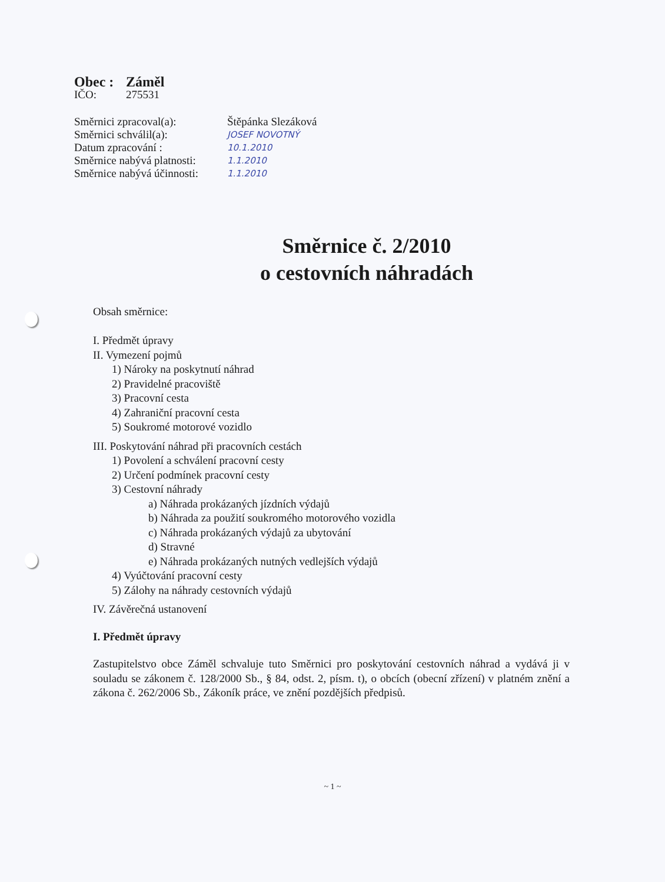Obec : Záměl
IČO: 275531
Směrnici zpracoval(a): Štěpánka Slezáková
Směrnici schválil(a): JOSEF NOVOTNÝ
Datum zpracování : 10.1.2010
Směrnice nabývá platnosti: 1.1.2010
Směrnice nabývá účinnosti: 1.1.2010
Směrnice č. 2/2010
o cestovních náhradách
Obsah směrnice:
I. Předmět úpravy
II. Vymezení pojmů
1) Nároky na poskytnutí náhrad
2) Pravidelné pracoviště
3) Pracovní cesta
4) Zahraniční pracovní cesta
5) Soukromé motorové vozidlo
III. Poskytování náhrad při pracovních cestách
1) Povolení a schválení pracovní cesty
2) Určení podmínek pracovní cesty
3) Cestovní náhrady
a) Náhrada prokázaných jízdních výdajů
b) Náhrada za použití soukromého motorového vozidla
c) Náhrada prokázaných výdajů za ubytování
d) Stravné
e) Náhrada prokázaných nutných vedlejších výdajů
4) Vyúčtování pracovní cesty
5) Zálohy na náhrady cestovních výdajů
IV. Závěrečná ustanovení
I. Předmět úpravy
Zastupitelstvo obce Záměl schvaluje tuto Směrnici pro poskytování cestovních náhrad a vydává ji v souladu se zákonem č. 128/2000 Sb., § 84, odst. 2, písm. t), o obcích (obecní zřízení) v platném znění a zákona č. 262/2006 Sb., Zákoník práce, ve znění pozdějších předpisů.
~ 1 ~